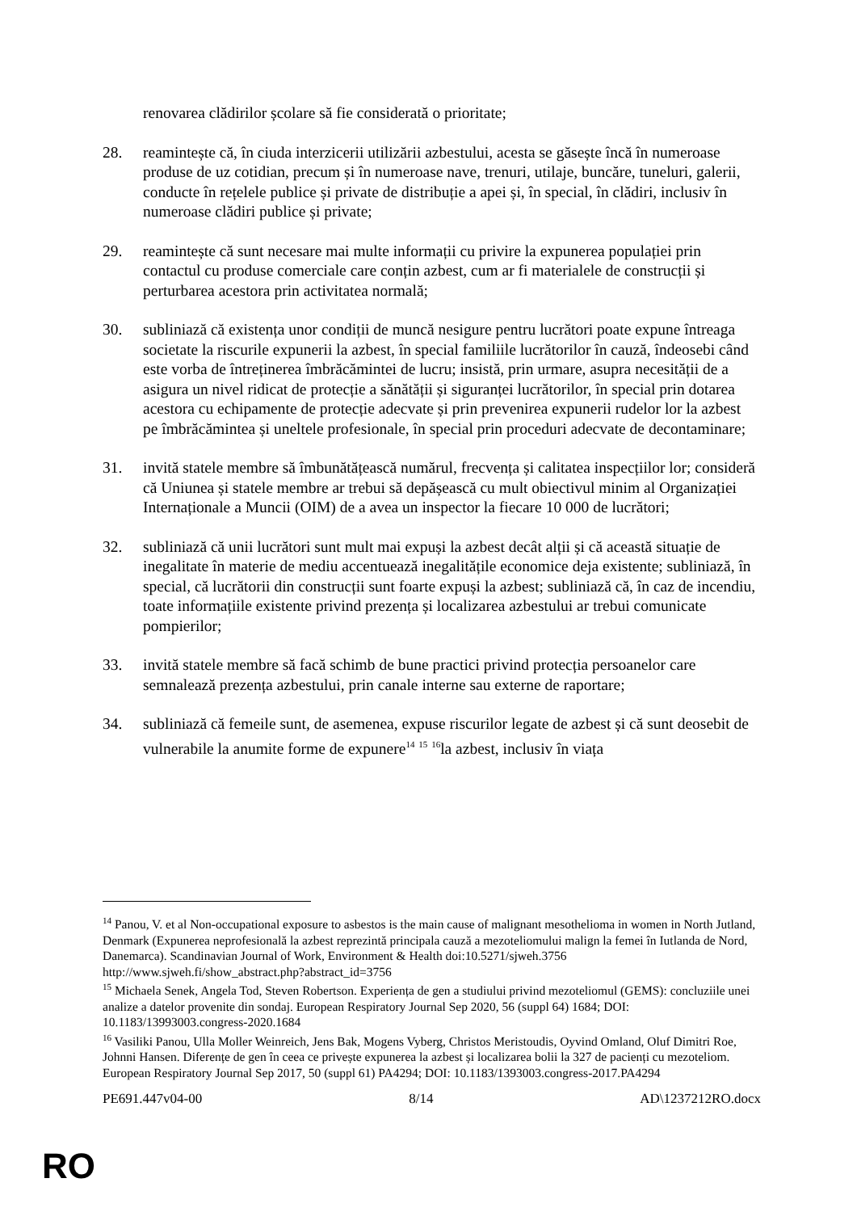renovarea clădirilor școlare să fie considerată o prioritate;
28. reamintește că, în ciuda interzicerii utilizării azbestului, acesta se găsește încă în numeroase produse de uz cotidian, precum și în numeroase nave, trenuri, utilaje, buncăre, tuneluri, galerii, conducte în rețelele publice și private de distribuție a apei și, în special, în clădiri, inclusiv în numeroase clădiri publice și private;
29. reamintește că sunt necesare mai multe informații cu privire la expunerea populației prin contactul cu produse comerciale care conțin azbest, cum ar fi materialele de construcții și perturbarea acestora prin activitatea normală;
30. subliniază că existența unor condiții de muncă nesigure pentru lucrători poate expune întreaga societate la riscurile expunerii la azbest, în special familiile lucrătorilor în cauză, îndeosebi când este vorba de întreținerea îmbrăcămintei de lucru; insistă, prin urmare, asupra necesității de a asigura un nivel ridicat de protecție a sănătății și siguranței lucrătorilor, în special prin dotarea acestora cu echipamente de protecție adecvate și prin prevenirea expunerii rudelor lor la azbest pe îmbrăcămintea și uneltele profesionale, în special prin proceduri adecvate de decontaminare;
31. invită statele membre să îmbunătățească numărul, frecvența și calitatea inspecțiilor lor; consideră că Uniunea și statele membre ar trebui să depășească cu mult obiectivul minim al Organizației Internaționale a Muncii (OIM) de a avea un inspector la fiecare 10 000 de lucrători;
32. subliniază că unii lucrători sunt mult mai expuși la azbest decât alții și că această situație de inegalitate în materie de mediu accentuează inegalitățile economice deja existente; subliniază, în special, că lucrătorii din construcții sunt foarte expuși la azbest; subliniază că, în caz de incendiu, toate informațiile existente privind prezența și localizarea azbestului ar trebui comunicate pompierilor;
33. invită statele membre să facă schimb de bune practici privind protecția persoanelor care semnalează prezența azbestului, prin canale interne sau externe de raportare;
34. subliniază că femeile sunt, de asemenea, expuse riscurilor legate de azbest și că sunt deosebit de vulnerabile la anumite forme de expunere<sup>14</sup> <sup>15</sup> <sup>16</sup>la azbest, inclusiv în viața
<sup>14</sup> Panou, V. et al Non-occupational exposure to asbestos is the main cause of malignant mesothelioma in women in North Jutland, Denmark (Expunerea neprofesională la azbest reprezintă principala cauză a mezoteliomului malign la femei în Iutlanda de Nord, Danemarca). Scandinavian Journal of Work, Environment & Health doi:10.5271/sjweh.3756 http://www.sjweh.fi/show_abstract.php?abstract_id=3756
<sup>15</sup> Michaela Senek, Angela Tod, Steven Robertson. Experiența de gen a studiului privind mezoteliomul (GEMS): concluziile unei analize a datelor provenite din sondaj. European Respiratory Journal Sep 2020, 56 (suppl 64) 1684; DOI: 10.1183/13993003.congress-2020.1684
<sup>16</sup> Vasiliki Panou, Ulla Moller Weinreich, Jens Bak, Mogens Vyberg, Christos Meristoudis, Oyvind Omland, Oluf Dimitri Roe, Johnni Hansen. Diferențe de gen în ceea ce privește expunerea la azbest și localizarea bolii la 327 de pacienți cu mezoteliom. European Respiratory Journal Sep 2017, 50 (suppl 61) PA4294; DOI: 10.1183/1393003.congress-2017.PA4294
PE691.447v04-00 8/14 AD\1237212RO.docx
RO